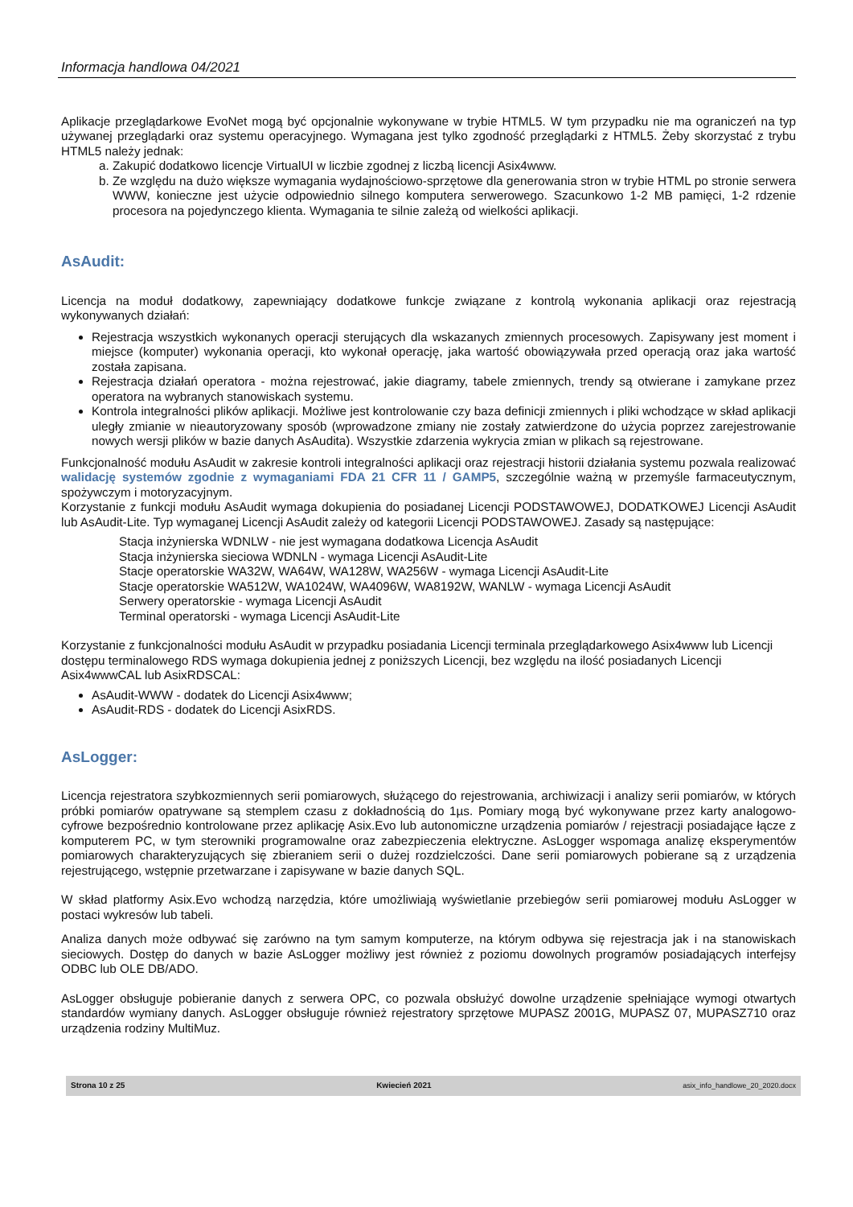Informacja handlowa 04/2021
Aplikacje przeglądarkowe EvoNet mogą być opcjonalnie wykonywane w trybie HTML5. W tym przypadku nie ma ograniczeń na typ używanej przeglądarki oraz systemu operacyjnego. Wymagana jest tylko zgodność przeglądarki z HTML5. Żeby skorzystać z trybu HTML5 należy jednak:
a. Zakupić dodatkowo licencje VirtualUI w liczbie zgodnej z liczbą licencji Asix4www.
b. Ze względu na dużo większe wymagania wydajnościowo-sprzętowe dla generowania stron w trybie HTML po stronie serwera WWW, konieczne jest użycie odpowiednio silnego komputera serwerowego. Szacunkowo 1-2 MB pamięci, 1-2 rdzenie procesora na pojedynczego klienta. Wymagania te silnie zależą od wielkości aplikacji.
AsAudit:
Licencja na moduł dodatkowy, zapewniający dodatkowe funkcje związane z kontrolą wykonania aplikacji oraz rejestracją wykonywanych działań:
Rejestracja wszystkich wykonanych operacji sterujących dla wskazanych zmiennych procesowych. Zapisywany jest moment i miejsce (komputer) wykonania operacji, kto wykonał operację, jaka wartość obowiązywała przed operacją oraz jaka wartość została zapisana.
Rejestracja działań operatora - można rejestrować, jakie diagramy, tabele zmiennych, trendy są otwierane i zamykane przez operatora na wybranych stanowiskach systemu.
Kontrola integralności plików aplikacji. Możliwe jest kontrolowanie czy baza definicji zmiennych i pliki wchodzące w skład aplikacji uległy zmianie w nieautoryzowany sposób (wprowadzone zmiany nie zostały zatwierdzone do użycia poprzez zarejestrowanie nowych wersji plików w bazie danych AsAudita). Wszystkie zdarzenia wykrycia zmian w plikach są rejestrowane.
Funkcjonalność modułu AsAudit w zakresie kontroli integralności aplikacji oraz rejestracji historii działania systemu pozwala realizować walidację systemów zgodnie z wymaganiami FDA 21 CFR 11 / GAMP5, szczególnie ważną w przemyśle farmaceutycznym, spożywczym i motoryzacyjnym.
Korzystanie z funkcji modułu AsAudit wymaga dokupienia do posiadanej Licencji PODSTAWOWEJ, DODATKOWEJ Licencji AsAudit lub AsAudit-Lite. Typ wymaganej Licencji AsAudit zależy od kategorii Licencji PODSTAWOWEJ. Zasady są następujące:
Stacja inżynierska WDNLW - nie jest wymagana dodatkowa Licencja AsAudit
Stacja inżynierska sieciowa WDNLN - wymaga Licencji AsAudit-Lite
Stacje operatorskie WA32W, WA64W, WA128W, WA256W - wymaga Licencji AsAudit-Lite
Stacje operatorskie WA512W, WA1024W, WA4096W, WA8192W, WANLW - wymaga Licencji AsAudit
Serwery operatorskie - wymaga Licencji AsAudit
Terminal operatorski - wymaga Licencji AsAudit-Lite
Korzystanie z funkcjonalności modułu AsAudit w przypadku posiadania Licencji terminala przeglądarkowego Asix4www lub Licencji dostępu terminalowego RDS wymaga dokupienia jednej z poniższych Licencji, bez względu na ilość posiadanych Licencji Asix4wwwCAL lub AsixRDSCAL:
AsAudit-WWW - dodatek do Licencji Asix4www;
AsAudit-RDS - dodatek do Licencji AsixRDS.
AsLogger:
Licencja rejestratora szybkozmiennych serii pomiarowych, służącego do rejestrowania, archiwizacji i analizy serii pomiarów, w których próbki pomiarów opatrywane są stemplem czasu z dokładnością do 1µs. Pomiary mogą być wykonywane przez karty analogowo-cyfrowe bezpośrednio kontrolowane przez aplikację Asix.Evo lub autonomiczne urządzenia pomiarów / rejestracji posiadające łącze z komputerem PC, w tym sterowniki programowalne oraz zabezpieczenia elektryczne. AsLogger wspomaga analizę eksperymentów pomiarowych charakteryzujących się zbieraniem serii o dużej rozdzielczości. Dane serii pomiarowych pobierane są z urządzenia rejestrującego, wstępnie przetwarzane i zapisywane w bazie danych SQL.
W skład platformy Asix.Evo wchodzą narzędzia, które umożliwiają wyświetlanie przebiegów serii pomiarowej modułu AsLogger w postaci wykresów lub tabeli.
Analiza danych może odbywać się zarówno na tym samym komputerze, na którym odbywa się rejestracja jak i na stanowiskach sieciowych. Dostęp do danych w bazie AsLogger możliwy jest również z poziomu dowolnych programów posiadających interfejsy ODBC lub OLE DB/ADO.
AsLogger obsługuje pobieranie danych z serwera OPC, co pozwala obsłużyć dowolne urządzenie spełniające wymogi otwartych standardów wymiany danych. AsLogger obsługuje również rejestratory sprzętowe MUPASZ 2001G, MUPASZ 07, MUPASZ710 oraz urządzenia rodziny MultiMuz.
Strona 10 z 25 Kwiecień 2021 asix_info_handlowe_20_2020.docx